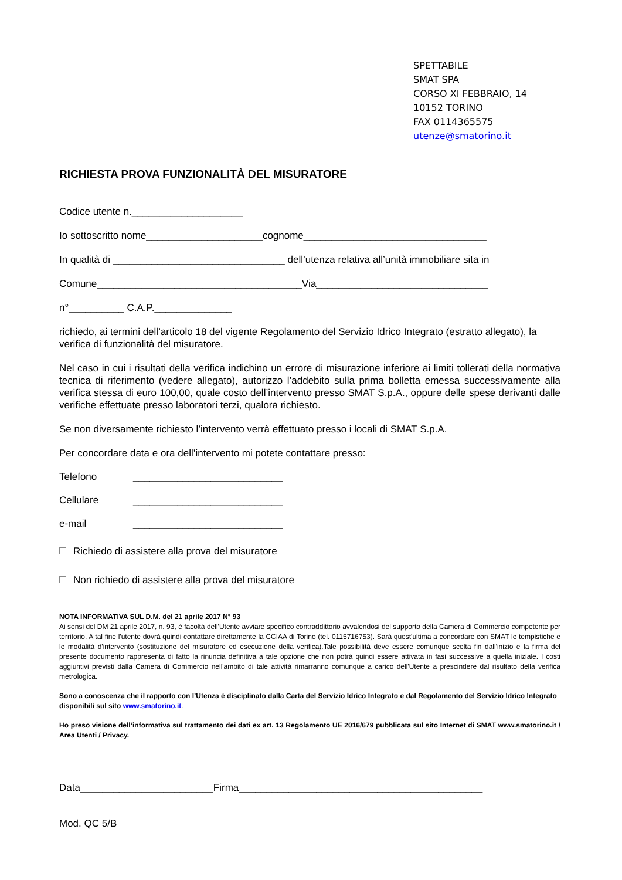SPETTABILE
SMAT SPA
CORSO XI FEBBRAIO, 14
10152 TORINO
FAX 0114365575
utenze@smatorino.it
RICHIESTA PROVA FUNZIONALITÀ DEL MISURATORE
Codice utente n.____________________
Io sottoscritto nome_____________________cognome_________________________________
In qualità di _______________________________ dell’utenza relativa all’unità immobiliare sita in
Comune_____________________________________Via_______________________________
n°__________ C.A.P.______________
richiedo, ai termini dell’articolo 18 del vigente Regolamento del Servizio Idrico Integrato (estratto allegato), la verifica di funzionalità del misuratore.
Nel caso in cui i risultati della verifica indichino un errore di misurazione inferiore ai limiti tollerati della normativa tecnica di riferimento (vedere allegato), autorizzo l’addebito sulla prima bolletta emessa successivamente alla verifica stessa di euro 100,00, quale costo dell’intervento presso SMAT S.p.A., oppure delle spese derivanti dalle verifiche effettuate presso laboratori terzi, qualora richiesto.
Se non diversamente richiesto l’intervento verrà effettuato presso i locali di SMAT S.p.A.
Per concordare data e ora dell’intervento mi potete contattare presso:
Telefono ___________________________
Cellulare ___________________________
e-mail ___________________________
Richiedo di assistere alla prova del misuratore
Non richiedo di assistere alla prova del misuratore
NOTA INFORMATIVA SUL D.M. del 21 aprile 2017 N° 93
Ai sensi del DM 21 aprile 2017, n. 93, è facoltà dell'Utente avviare specifico contraddittorio avvalendosi del supporto della Camera di Commercio competente per territorio. A tal fine l'utente dovrà quindi contattare direttamente la CCIAA di Torino (tel. 0115716753). Sarà quest'ultima a concordare con SMAT le tempistiche e le modalità d'intervento (sostituzione del misuratore ed esecuzione della verifica).Tale possibilità deve essere comunque scelta fin dall'inizio e la firma del presente documento rappresenta di fatto la rinuncia definitiva a tale opzione che non potrà quindi essere attivata in fasi successive a quella iniziale. I costi aggiuntivi previsti dalla Camera di Commercio nell'ambito di tale attività rimarranno comunque a carico dell'Utente a prescindere dal risultato della verifica metrologica.
Sono a conoscenza che il rapporto con l’Utenza è disciplinato dalla Carta del Servizio Idrico Integrato e dal Regolamento del Servizio Idrico Integrato disponibili sul sito www.smatorino.it.
Ho preso visione dell’informativa sul trattamento dei dati ex art. 13 Regolamento UE 2016/679 pubblicata sul sito Internet di SMAT www.smatorino.it / Area Utenti / Privacy.
Data________________________Firma____________________________________________
Mod. QC 5/B